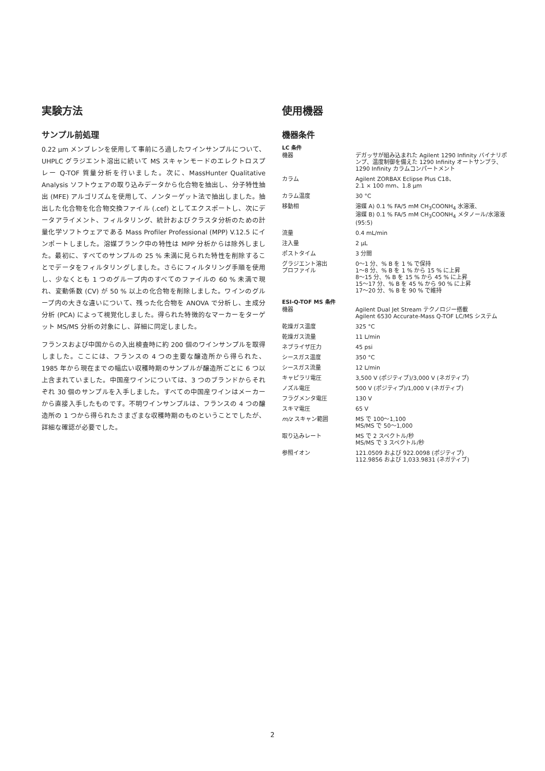実験方法
サンプル前処理
0.22 µm メンブレンを使用して事前にろ過したワインサンプルについて、UHPLC グラジエント溶出に続いて MS スキャンモードのエレクトロスプレー Q-TOF 質量分析を行いました。次に、MassHunter Qualitative Analysis ソフトウェアの取り込みデータから化合物を抽出し、分子特性抽出 (MFE) アルゴリズムを使用して、ノンターゲット法で抽出しました。抽出した化合物を化合物交換ファイル (.cef) としてエクスポートし、次にデータアライメント、フィルタリング、統計およびクラスタ分析のための計量化学ソフトウェアである Mass Profiler Professional (MPP) V.12.5 にインポートしました。溶媒ブランク中の特性は MPP 分析からは除外しました。最初に、すべてのサンプルの 25 % 未満に見られた特性を削除することでデータをフィルタリングしました。さらにフィルタリング手順を使用し、少なくとも 1 つのグループ内のすべてのファイルの 60 % 未満で現れ、変動係数 (CV) が 50 % 以上の化合物を削除しました。ワインのグループ内の大きな違いについて、残った化合物を ANOVA で分析し、主成分分析 (PCA) によって視覚化しました。得られた特徴的なマーカーをターゲット MS/MS 分析の対象にし、詳細に同定しました。
フランスおよび中国からの入出検査時に約 200 個のワインサンプルを取得しました。ここには、フランスの 4 つの主要な醸造所から得られた、1985 年から現在までの幅広い収穫時期のサンプルが醸造所ごとに 6 つ以上含まれていました。中国産ワインについては、3 つのブランドからそれぞれ 30 個のサンプルを入手しました。すべての中国産ワインはメーカーから直接入手したものです。不明ワインサンプルは、フランスの 4 つの醸造所の 1 つから得られたさまざまな収穫時期のものということでしたが、詳細な確認が必要でした。
使用機器
機器条件
LC 条件
| 機器 | デガッサが組み込まれた Agilent 1290 Infinity バイナリポンプ、温度制御を備えた 1290 Infinity オートサンプラ、1290 Infinity カラムコンパートメント |
| カラム | Agilent ZORBAX Eclipse Plus C18、 2.1 × 100 mm、1.8 µm |
| カラム温度 | 30 °C |
| 移動相 | 溶媒 A) 0.1 % FA/5 mM CH<sub>3</sub>COONH<sub>4</sub> 水溶液、 溶媒 B) 0.1 % FA/5 mM CH<sub>3</sub>COONH<sub>4</sub> メタノール/水溶液 (95:5) |
| 流量 | 0.4 mL/min |
| 注入量 | 2 µL |
| ポストタイム | 3 分間 |
| グラジエント溶出 プロファイル | 0～1 分、% B を 1 % で保持 1～8 分、% B を 1 % から 15 % に上昇 8～15 分、% B を 15 % から 45 % に上昇 15～17 分、% B を 45 % から 90 % に上昇 17～20 分、% B を 90 % で維持 |
ESI-Q-TOF MS 条件
| 機器 | Agilent Dual Jet Stream テクノロジー搭載 Agilent 6530 Accurate-Mass Q-TOF LC/MS システム |
| 乾燥ガス温度 | 325 °C |
| 乾燥ガス流量 | 11 L/min |
| ネブライザ圧力 | 45 psi |
| シースガス温度 | 350 °C |
| シースガス流量 | 12 L/min |
| キャピラリ電圧 | 3,500 V (ポジティブ)/3,000 V (ネガティブ) |
| ノズル電圧 | 500 V (ポジティブ)/1,000 V (ネガティブ) |
| フラグメンタ電圧 | 130 V |
| スキマ電圧 | 65 V |
| m/z スキャン範囲 | MS で 100～1,100 MS/MS で 50～1,000 |
| 取り込みレート | MS で 2 スペクトル/秒 MS/MS で 3 スペクトル/秒 |
| 参照イオン | 121.0509 および 922.0098 (ポジティブ) 112.9856 および 1,033.9831 (ネガティブ) |
2